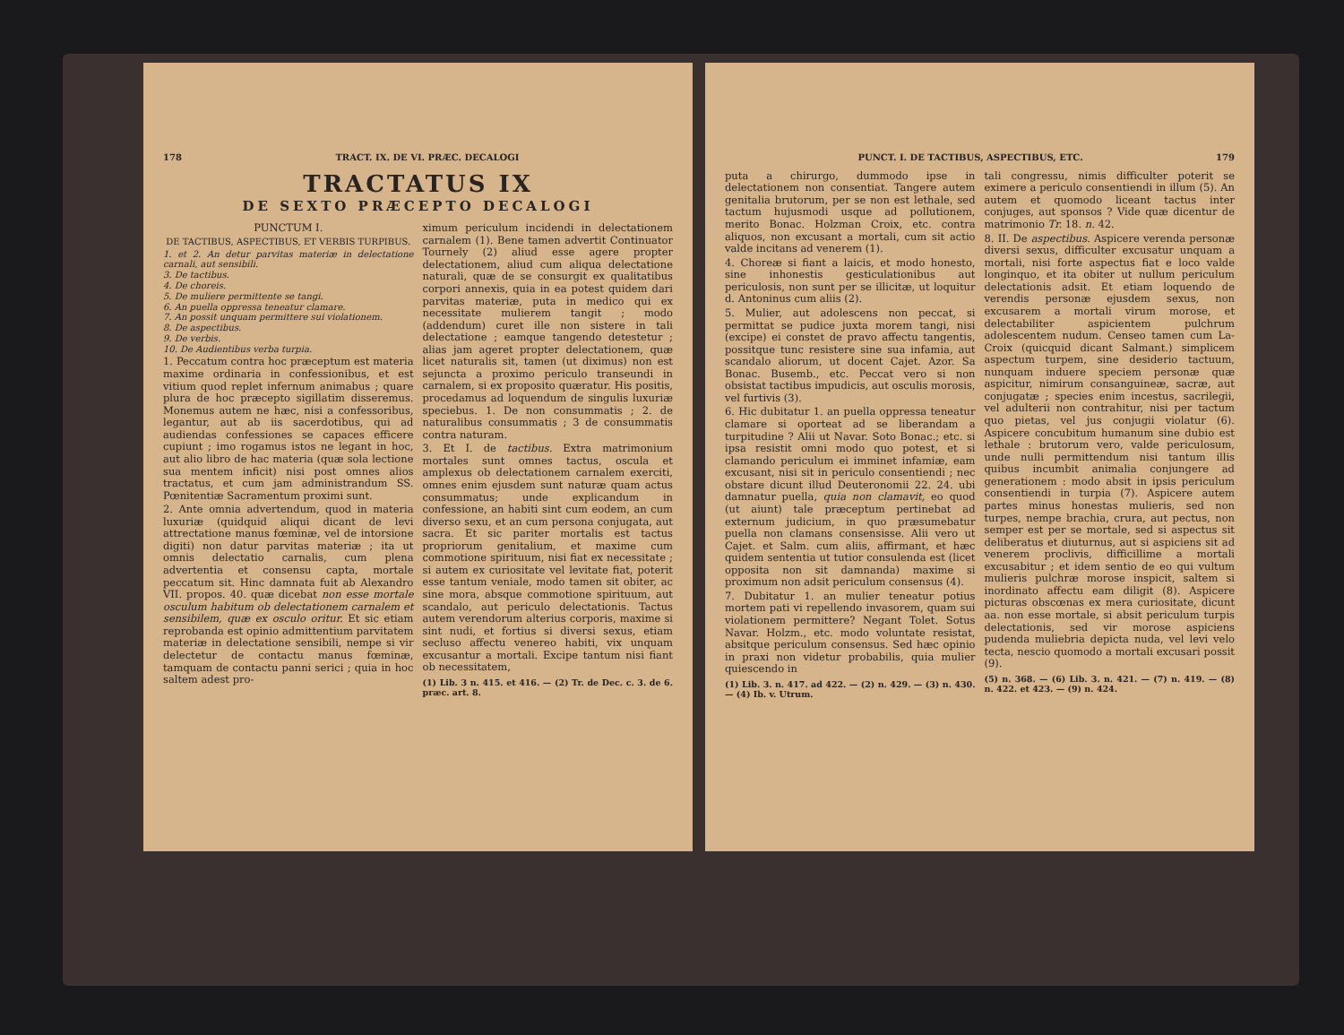178 TRACT. IX. DE VI. PRÆC. DECALOGI
TRACTATUS IX
DE SEXTO PRÆCEPTO DECALOGI
PUNCTUM I.
DE TACTIBUS, ASPECTIBUS, ET VERBIS TURPIBUS.
1. et 2. An detur parvitas materiæ in delectatione carnali, aut sensibili.
3. De tactibus.
4. De choreis.
5. De muliere permittente se tangi.
6. An puella oppressa teneatur clamare.
7. An possit unquam permittere sui violationem.
8. De aspectibus.
9. De verbis.
10. De Audientibus verba turpia.
1. Peccatum contra hoc præceptum est materia maxime ordinaria in confessionibus, et est vitium quod replet infernum animabus ; quare plura de hoc præcepto sigillatim disseremus. Monemus autem ne hæc, nisi a confessoribus, legantur, aut ab iis sacerdotibus, qui ad audiendas confessiones se capaces efficere cupiunt ; imo rogamus istos ne legant in hoc, aut alio libro de hac materia (quæ sola lectione sua mentem inficit) nisi post omnes alios tractatus, et cum jam administrandum SS. Pœnitentiæ Sacramentum proximi sunt.
2. Ante omnia advertendum, quod in materia luxuriæ (quidquid aliqui dicant de levi attrectatione manus fœminæ, vel de intorsione digiti) non datur parvitas materiæ ; ita ut omnis delectatio carnalis, cum plena advertentia et consensu capta, mortale peccatum sit. Hinc damnata fuit ab Alexandro VII. propos. 40. quæ dicebat non esse mortale osculum habitum ob delectationem carnalem et sensibilem, quæ ex osculo oritur. Et sic etiam reprobanda est opinio admittentium parvitatem materiæ in delectatione sensibili, nempe si vir delectetur de contactu manus fœminæ, tamquam de contactu panni serici ; quia in hoc saltem adest pro-
ximum periculum incidendi in delectationem carnalem (1). Bene tamen advertit Continuator Tournely (2) aliud esse agere propter delectationem, aliud cum aliqua delectatione naturali, quæ de se consurgit ex qualitatibus corpori annexis, quia in ea potest quidem dari parvitas materiæ, puta in medico qui ex necessitate mulierem tangit ; modo (addendum) curet ille non sistere in tali delectatione ; eamque tangendo detestetur ; alias jam ageret propter delectationem, quæ licet naturalis sit, tamen (ut diximus) non est sejuncta a proximo periculo transeundi in carnalem, si ex proposito quæratur. His positis, procedamus ad loquendum de singulis luxuriæ speciebus. 1. De non consummatis ; 2. de naturalibus consummatis ; 3 de consummatis contra naturam.
3. Et I. de tactibus. Extra matrimonium mortales sunt omnes tactus, oscula et amplexus ob delectationem carnalem exerciti, omnes enim ejusdem sunt naturæ quam actus consummatus; unde explicandum in confessione, an habiti sint cum eodem, an cum diverso sexu, et an cum persona conjugata, aut sacra. Et sic pariter mortalis est tactus propriorum genitalium, et maxime cum commotione spirituum, nisi fiat ex necessitate ; si autem ex curiositate vel levitate fiat, poterit esse tantum veniale, modo tamen sit obiter, ac sine mora, absque commotione spirituum, aut scandalo, aut periculo delectationis. Tactus autem verendorum alterius corporis, maxime si sint nudi, et fortius si diversi sexus, etiam secluso affectu venereo habiti, vix unquam excusantur a mortali. Excipe tantum nisi fiant ob necessitatem,
(1) Lib. 3 n. 415. et 416. — (2) Tr. de Dec. c. 3. de 6. præc. art. 8.
PUNCT. I. DE TACTIBUS, ASPECTIBUS, ETC. 179
puta a chirurgo, dummodo ipse in delectationem non consentiat. Tangere autem genitalia brutorum, per se non est lethale, sed tactum hujusmodi usque ad pollutionem, merito Bonac. Holzman Croix, etc. contra aliquos, non excusant a mortali, cum sit actio valde incitans ad venerem (1).
4. Choreæ si fiant a laicis, et modo honesto, sine inhonestis gesticulationibus aut periculosis, non sunt per se illicitæ, ut loquitur d. Antoninus cum aliis (2).
5. Mulier, aut adolescens non peccat, si permittat se pudice juxta morem tangi, nisi (excipe) ei constet de pravo affectu tangentis, possitque tunc resistere sine sua infamia, aut scandalo aliorum, ut docent Cajet. Azor. Sa Bonac. Busemb., etc. Peccat vero si non obsistat tactibus impudicis, aut osculis morosis, vel furtivis (3).
6. Hic dubitatur 1. an puella oppressa teneatur clamare si oporteat ad se liberandam a turpitudine ? Alii ut Navar. Soto Bonac.; etc. si ipsa resistit omni modo quo potest, et si clamando periculum ei imminet infamiæ, eam excusant, nisi sit in periculo consentiendi ; nec obstare dicunt illud Deuteronomii 22. 24. ubi damnatur puella, quia non clamavit, eo quod (ut aiunt) tale præceptum pertinebat ad externum judicium, in quo præsumebatur puella non clamans consensisse. Alii vero ut Cajet. et Salm. cum aliis, affirmant, et hæc quidem sententia ut tutior consulenda est (licet opposita non sit damnanda) maxime si proximum non adsit periculum consensus (4).
7. Dubitatur 1. an mulier teneatur potius mortem pati vi repellendo invasorem, quam sui violationem permittere? Negant Tolet. Sotus Navar. Holzm., etc. modo voluntate resistat, absitque periculum consensus. Sed hæc opinio in praxi non videtur probabilis, quia mulier quiescendo in
(1) Lib. 3. n. 417. ad 422. — (2) n. 429. — (3) n. 430. — (4) Ib. v. Utrum.
tali congressu, nimis difficulter poterit se eximere a periculo consentiendi in illum (5). An autem et quomodo liceant tactus inter conjuges, aut sponsos ? Vide quæ dicentur de matrimonio Tr. 18. n. 42.
8. II. De aspectibus. Aspicere verenda personæ diversi sexus, difficulter excusatur unquam a mortali, nisi forte aspectus fiat e loco valde longinquo, et ita obiter ut nullum periculum delectationis adsit. Et etiam loquendo de verendis personæ ejusdem sexus, non excusarem a mortali virum morose, et delectabiliter aspicientem pulchrum adolescentem nudum. Censeo tamen cum La-Croix (quicquid dicant Salmant.) simplicem aspectum turpem, sine desiderio tactuum, nunquam induere speciem personæ quæ aspicitur, nimirum consanguineæ, sacræ, aut conjugatæ ; species enim incestus, sacrilegii, vel adulterii non contrahitur, nisi per tactum quo pietas, vel jus conjugii violatur (6). Aspicere concubitum humanum sine dubio est lethale : brutorum vero, valde periculosum, unde nulli permittendum nisi tantum illis quibus incumbit animalia conjungere ad generationem : modo absit in ipsis periculum consentiendi in turpia (7). Aspicere autem partes minus honestas mulieris, sed non turpes, nempe brachia, crura, aut pectus, non semper est per se mortale, sed si aspectus sit deliberatus et diuturnus, aut si aspiciens sit ad venerem proclivis, difficillime a mortali excusabitur ; et idem sentio de eo qui vultum mulieris pulchræ morose inspicit, saltem si inordinato affectu eam diligit (8). Aspicere picturas obscœnas ex mera curiositate, dicunt aa. non esse mortale, si absit periculum turpis delectationis, sed vir morose aspiciens pudenda muliebria depicta nuda, vel levi velo tecta, nescio quomodo a mortali excusari possit (9).
(5) n. 368. — (6) Lib. 3. n. 421. — (7) n. 419. — (8) n. 422. et 423. — (9) n. 424.